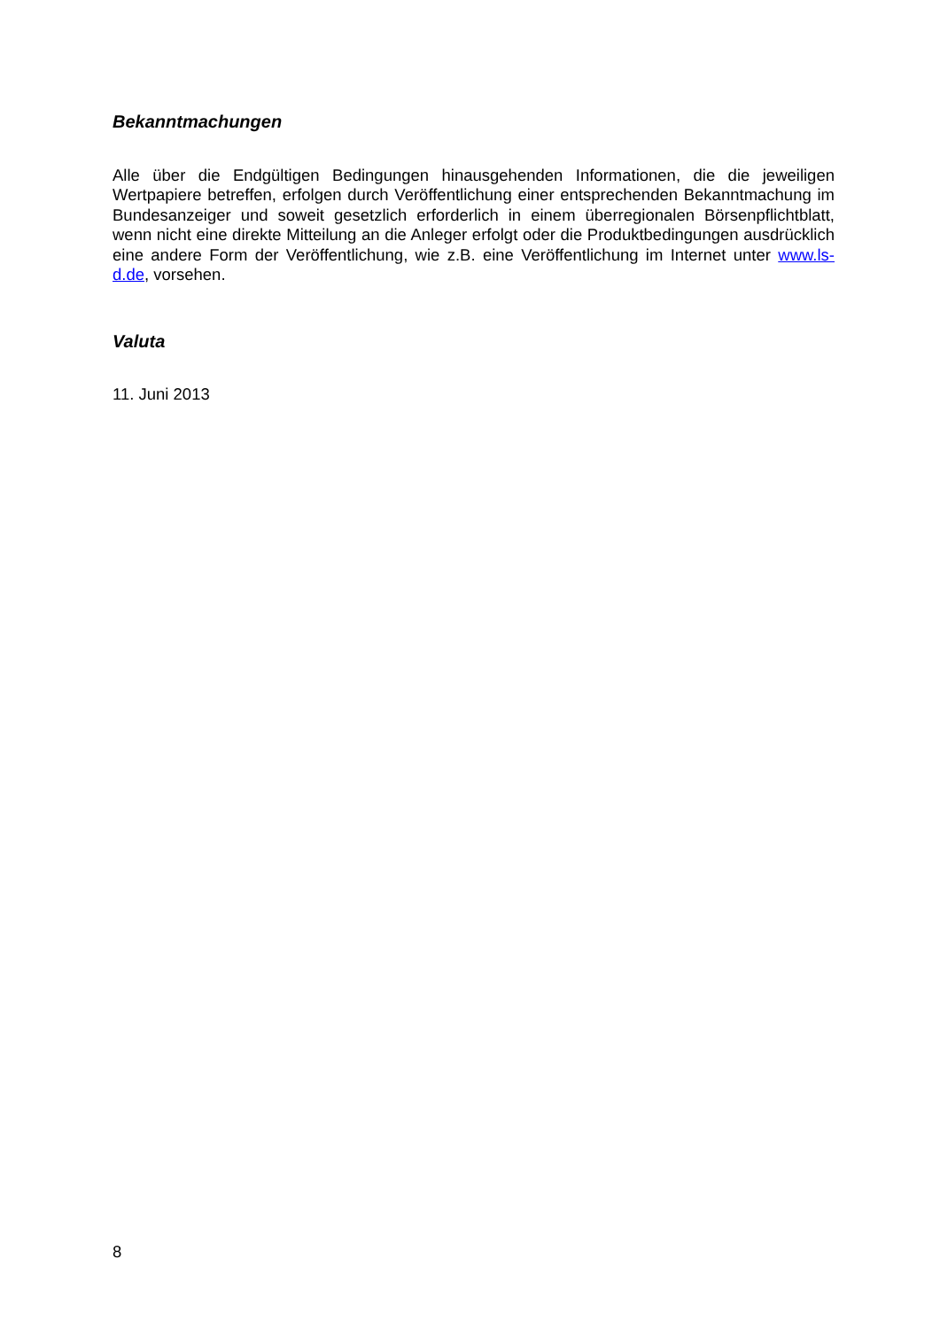Bekanntmachungen
Alle über die Endgültigen Bedingungen hinausgehenden Informationen, die die jeweiligen Wertpapiere betreffen, erfolgen durch Veröffentlichung einer entsprechenden Bekannt­machung im Bundesanzeiger und soweit gesetzlich erforderlich in einem überregionalen Börsenpflichtblatt, wenn nicht eine direkte Mitteilung an die Anleger erfolgt oder die Produktbedingungen ausdrücklich eine andere Form der Veröffentlichung, wie z.B. eine Veröffentlichung im Internet unter www.ls-d.de, vorsehen.
Valuta
11. Juni 2013
8